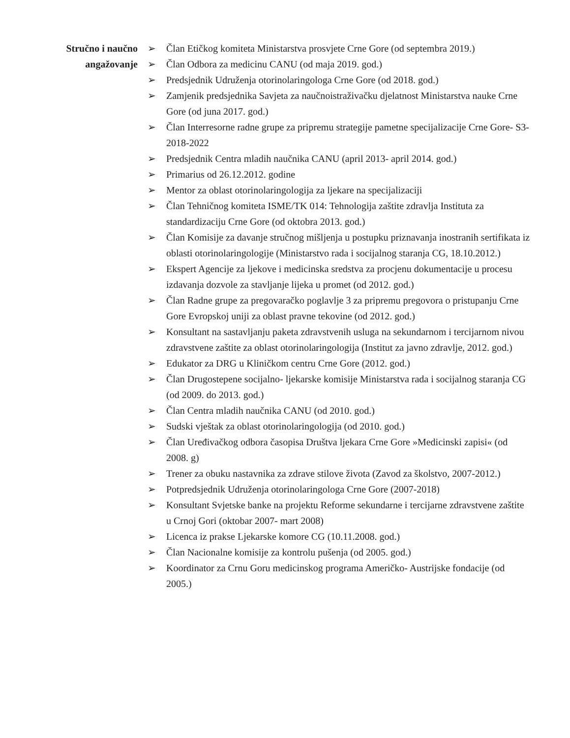Stručno i naučno
angažovanje
➢ Član Etičkog komiteta Ministarstva prosvjete Crne Gore (od septembra 2019.)
➢ Član Odbora za medicinu CANU (od maja 2019. god.)
➢ Predsjednik Udruženja otorinolaringologa Crne Gore (od 2018. god.)
➢ Zamjenik predsjednika Savjeta za naučnoistraživačku djelatnost Ministarstva nauke Crne Gore (od juna 2017. god.)
➢ Član Interresorne radne grupe za pripremu strategije pametne specijalizacije Crne Gore- S3- 2018-2022
➢ Predsjednik Centra mladih naučnika CANU (april 2013- april 2014. god.)
➢ Primarius od 26.12.2012. godine
➢ Mentor za oblast otorinolaringologija za ljekare na specijalizaciji
➢ Član Tehničnog komiteta ISME/TK 014: Tehnologija zaštite zdravlja Instituta za standardizaciju Crne Gore (od oktobra 2013. god.)
➢ Član Komisije za davanje stručnog mišljenja u postupku priznavanja inostranih sertifikata iz oblasti otorinolaringologije (Ministarstvo rada i socijalnog staranja CG, 18.10.2012.)
➢ Ekspert Agencije za ljekove i medicinska sredstva za procjenu dokumentacije u procesu izdavanja dozvole za stavljanje lijeka u promet (od 2012. god.)
➢ Član Radne grupe za pregovaračko poglavlje 3 za pripremu pregovora o pristupanju Crne Gore Evropskoj uniji za oblast pravne tekovine (od 2012. god.)
➢ Konsultant na sastavljanju paketa zdravstvenih usluga na sekundarnom i tercijarnom nivou zdravstvene zaštite za oblast otorinolaringologija (Institut za javno zdravlje, 2012. god.)
➢ Edukator za DRG u Kliničkom centru Crne Gore (2012. god.)
➢ Član Drugostepene socijalno- ljekarske komisije Ministarstva rada i socijalnog staranja CG (od 2009. do 2013. god.)
➢ Član Centra mladih naučnika CANU (od 2010. god.)
➢ Sudski vještak za oblast otorinolaringologija (od 2010. god.)
➢ Član Uređivačkog odbora časopisa Društva ljekara Crne Gore »Medicinski zapisi« (od 2008. g)
➢ Trener za obuku nastavnika za zdrave stilove života (Zavod za školstvo, 2007-2012.)
➢ Potpredsjednik Udruženja otorinolaringologa Crne Gore (2007-2018)
➢ Konsultant Svjetske banke na projektu Reforme sekundarne i tercijarne zdravstvene zaštite u Crnoj Gori (oktobar 2007- mart 2008)
➢ Licenca iz prakse Ljekarske komore CG (10.11.2008. god.)
➢ Član Nacionalne komisije za kontrolu pušenja (od 2005. god.)
➢ Koordinator za Crnu Goru medicinskog programa Američko- Austrijske fondacije (od 2005.)